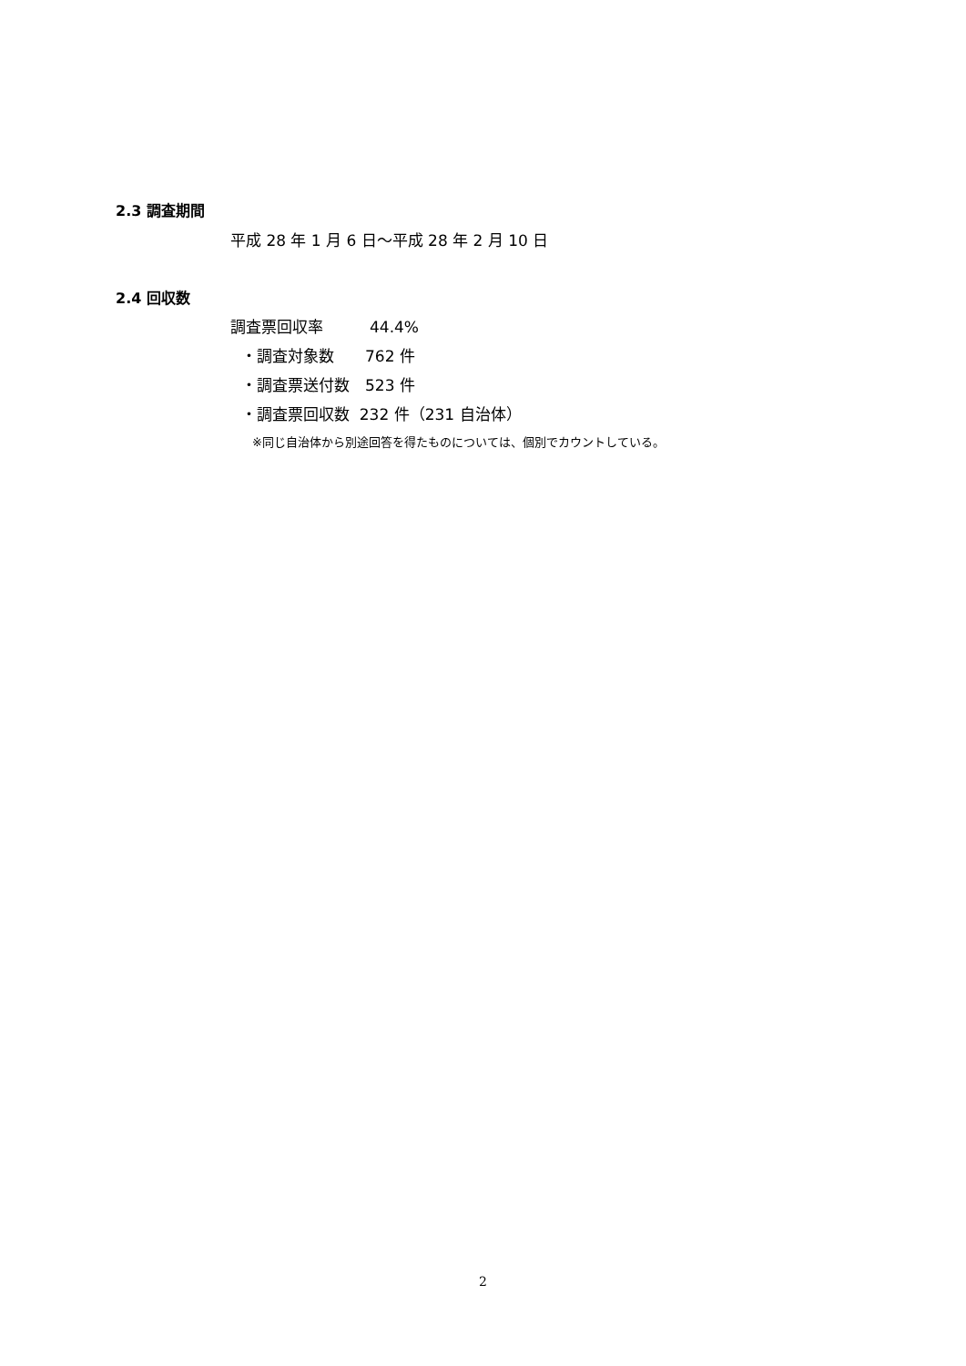2.3 調査期間
平成 28 年 1 月 6 日～平成 28 年 2 月 10 日
2.4 回収数
調査票回収率　　　44.4%
・調査対象数　　762 件
・調査票送付数　523 件
・調査票回収数 232 件（231 自治体）
※同じ自治体から別途回答を得たものについては、個別でカウントしている。
2